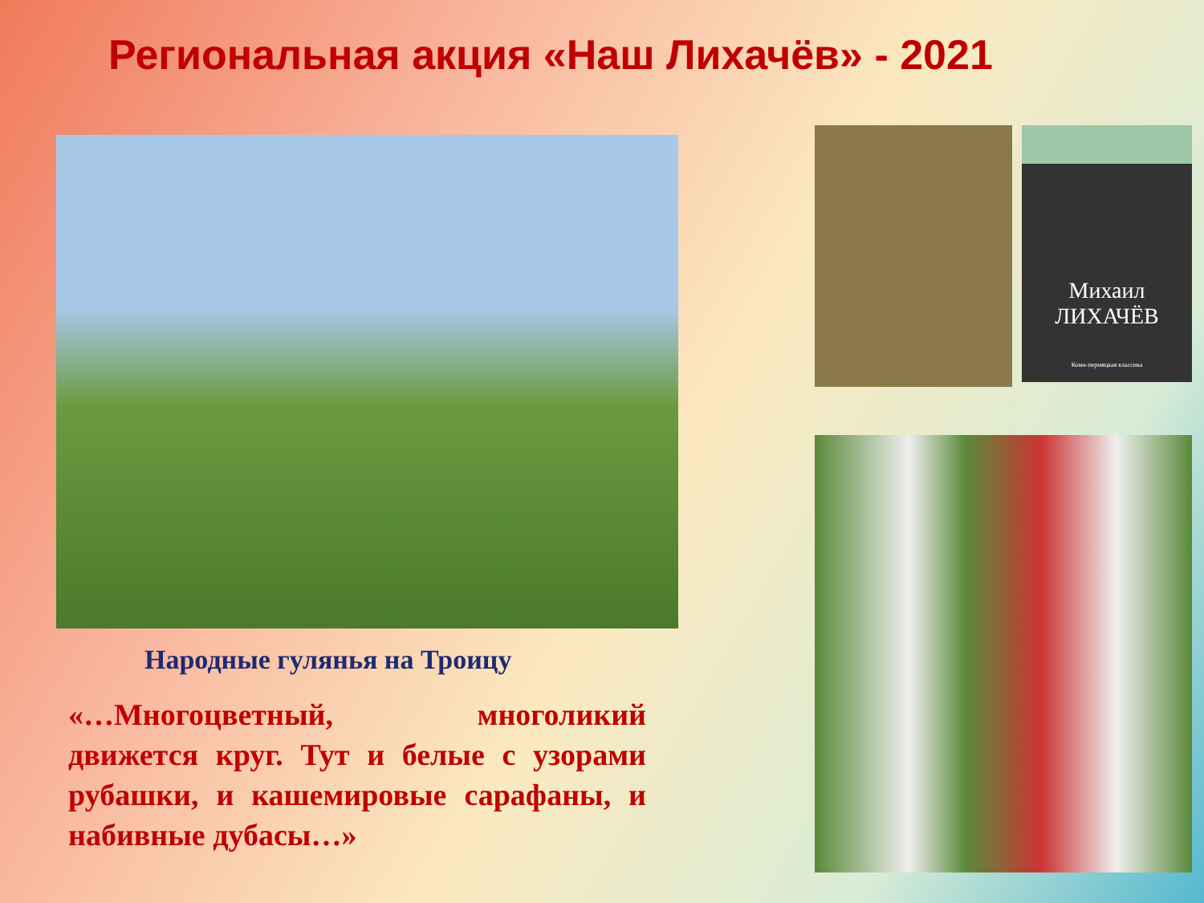Региональная акция «Наш Лихачёв» - 2021
Народные гулянья на Троицу
«…Многоцветный, многоликий движется круг. Тут и белые с узорами рубашки, и кашемировые сарафаны, и набивные дубасы…»
Михаил
ЛИХАЧЁВ
Коми-пермяцкая классика